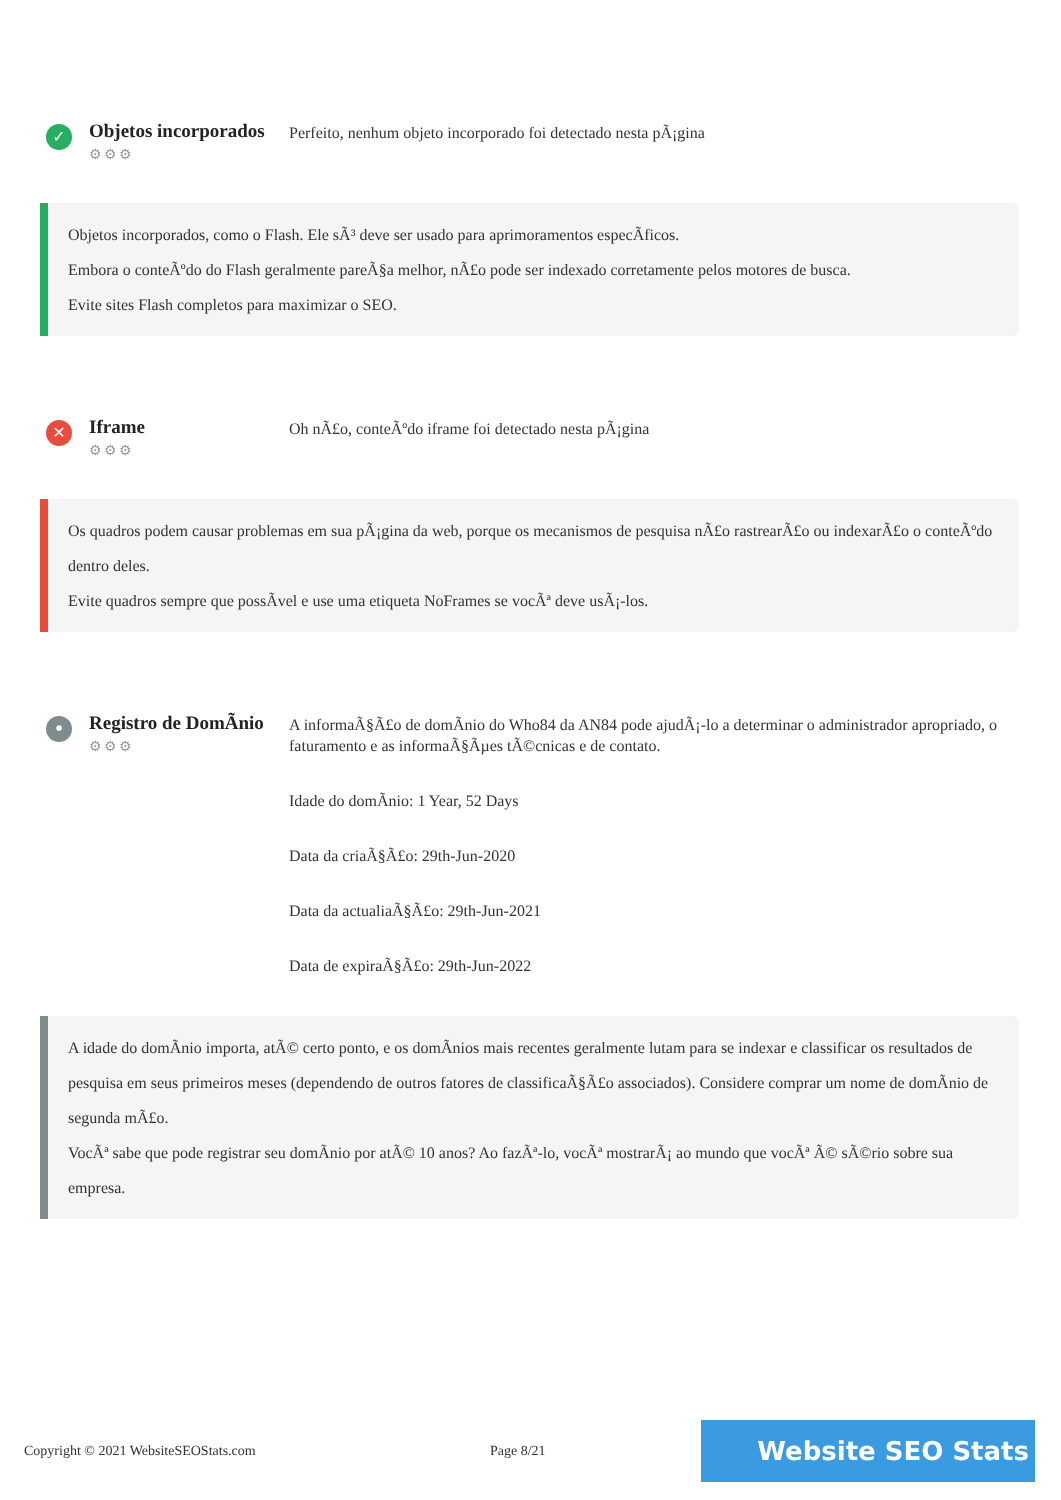✓
Objetos incorporados
⚙⚙⚙
Perfeito, nenhum objeto incorporado foi detectado nesta pÃ¡gina
Objetos incorporados, como o Flash. Ele sÃ³ deve ser usado para aprimoramentos especÃficos.
Embora o conteÃºdo do Flash geralmente pareÃ§a melhor, nÃ£o pode ser indexado corretamente pelos motores de busca.
Evite sites Flash completos para maximizar o SEO.
✕
Iframe
⚙⚙⚙
Oh nÃ£o, conteÃºdo iframe foi detectado nesta pÃ¡gina
Os quadros podem causar problemas em sua pÃ¡gina da web, porque os mecanismos de pesquisa nÃ£o rastrearÃ£o ou indexarÃ£o o conteÃºdo dentro deles.
Evite quadros sempre que possÃvel e use uma etiqueta NoFrames se vocÃª deve usÃ¡-los.
•
Registro de DomÃnio
⚙⚙⚙
A informaÃ§Ã£o de domÃnio do Who84 da AN84 pode ajudÃ¡-lo a determinar o administrador apropriado, o faturamento e as informaÃ§Ãµes tÃ©cnicas e de contato.
Idade do domÃnio: 1 Year, 52 Days
Data da criaÃ§Ã£o: 29th-Jun-2020
Data da actualiaÃ§Ã£o: 29th-Jun-2021
Data de expiraÃ§Ã£o: 29th-Jun-2022
A idade do domÃnio importa, atÃ© certo ponto, e os domÃnios mais recentes geralmente lutam para se indexar e classificar os resultados de pesquisa em seus primeiros meses (dependendo de outros fatores de classificaÃ§Ã£o associados). Considere comprar um nome de domÃnio de segunda mÃ£o.
VocÃª sabe que pode registrar seu domÃnio por atÃ© 10 anos? Ao fazÃª-lo, vocÃª mostrarÃ¡ ao mundo que vocÃª Ã© sÃ©rio sobre sua empresa.
Copyright © 2021 WebsiteSEOStats.com Page 8/21
Website SEO Stats